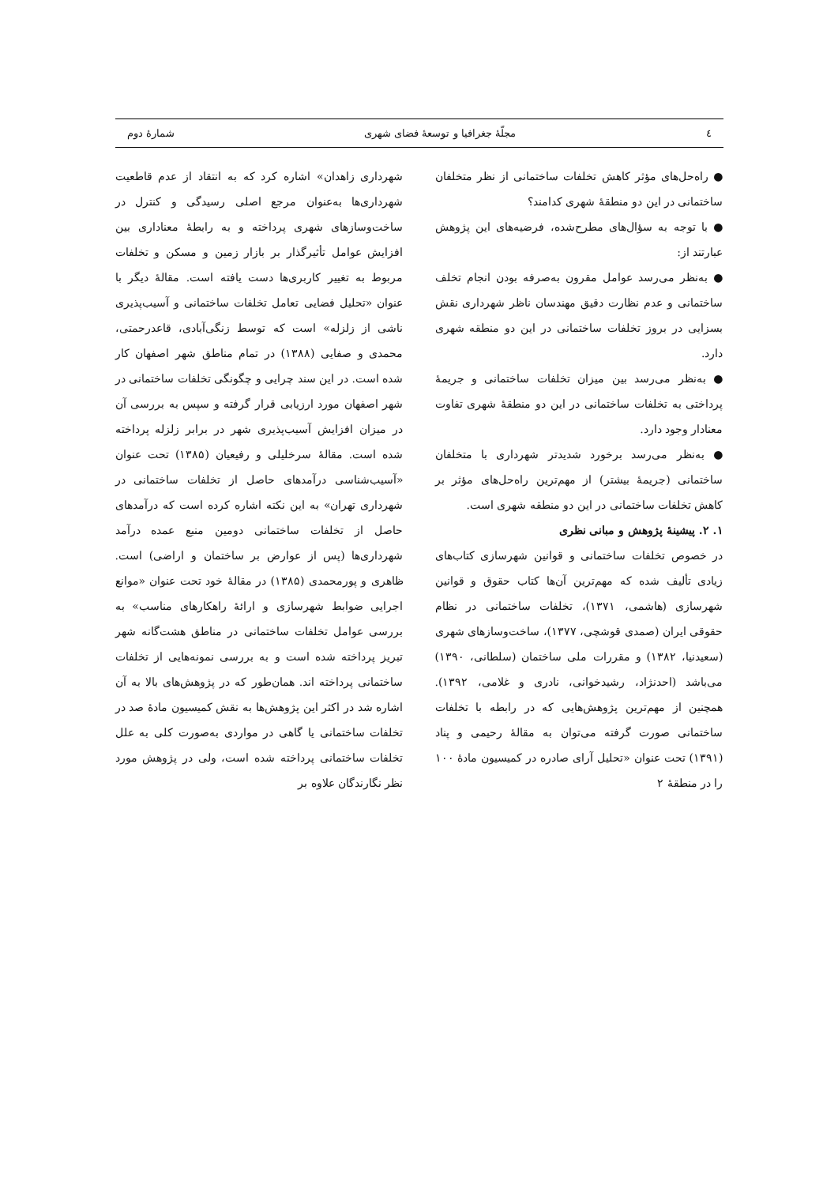٤ مجلّهٔ جغرافیا و توسعهٔ فضای شهری شمارهٔ دوم
● راه‌حل‌های مؤثر کاهش تخلفات ساختمانی از نظر متخلفان ساختمانی در این دو منطقهٔ شهری کدامند؟
● با توجه به سؤال‌های مطرح‌شده، فرضیه‌های این پژوهش عبارتند از:
● به‌نظر می‌رسد عوامل مقرون به‌صرفه بودن انجام تخلف ساختمانی و عدم نظارت دقیق مهندسان ناظر شهرداری نقش بسزایی در بروز تخلفات ساختمانی در این دو منطقه شهری دارد.
● به‌نظر می‌رسد بین میزان تخلفات ساختمانی و جریمهٔ پرداختی به تخلفات ساختمانی در این دو منطقهٔ شهری تفاوت معنادار وجود دارد.
● به‌نظر می‌رسد برخورد شدیدتر شهرداری با متخلفان ساختمانی (جریمهٔ بیشتر) از مهم‌ترین راه‌حل‌های مؤثر بر کاهش تخلفات ساختمانی در این دو منطقه شهری است.
۱. ۲. پیشینهٔ پژوهش و مبانی نظری
در خصوص تخلفات ساختمانی و قوانین شهرسازی کتاب‌های زیادی تألیف شده که مهم‌ترین آن‌ها کتاب حقوق و قوانین شهرسازی (هاشمی، ۱۳۷۱)، تخلفات ساختمانی در نظام حقوقی ایران (صمدی قوشچی، ۱۳۷۷)، ساخت‌وسازهای شهری (سعیدنیا، ۱۳۸۲) و مقررات ملی ساختمان (سلطانی، ۱۳۹۰) می‌باشد (احدنژاد، رشیدخوانی، نادری و غلامی، ۱۳۹۲). همچنین از مهم‌ترین پژوهش‌هایی که در رابطه با تخلفات ساختمانی صورت گرفته می‌توان به مقالهٔ رحیمی و پناد (۱۳۹۱) تحت عنوان «تحلیل آرای صادره در کمیسیون مادهٔ ۱۰۰ را در منطقهٔ ۲
شهرداری زاهدان» اشاره کرد که به انتقاد از عدم قاطعیت شهرداری‌ها به‌عنوان مرجع اصلی رسیدگی و کنترل در ساخت‌وسازهای شهری پرداخته و به رابطهٔ معناداری بین افزایش عوامل تأثیرگذار بر بازار زمین و مسکن و تخلفات مربوط به تغییر کاربری‌ها دست یافته است. مقالهٔ دیگر با عنوان «تحلیل فضایی تعامل تخلفات ساختمانی و آسیب‌پذیری ناشی از زلزله» است که توسط زنگی‌آبادی، قاعدرحمتی، محمدی و صفایی (۱۳۸۸) در تمام مناطق شهر اصفهان کار شده است. در این سند چرایی و چگونگی تخلفات ساختمانی در شهر اصفهان مورد ارزیابی قرار گرفته و سپس به بررسی آن در میزان افزایش آسیب‌پذیری شهر در برابر زلزله پرداخته شده است. مقالهٔ سرخلیلی و رفیعیان (۱۳۸۵) تحت عنوان «آسیب‌شناسی درآمدهای حاصل از تخلفات ساختمانی در شهرداری تهران» به این نکته اشاره کرده است که درآمدهای حاصل از تخلفات ساختمانی دومین منبع عمده درآمد شهرداری‌ها (پس از عوارض بر ساختمان و اراضی) است. ظاهری و پورمحمدی (۱۳۸۵) در مقالهٔ خود تحت عنوان «موانع اجرایی ضوابط شهرسازی و ارائهٔ راهکارهای مناسب» به بررسی عوامل تخلفات ساختمانی در مناطق هشت‌گانه شهر تبریز پرداخته شده است و به بررسی نمونه‌هایی از تخلفات ساختمانی پرداخته اند. همان‌طور که در پژوهش‌های بالا به آن اشاره شد در اکثر این پژوهش‌ها به نقش کمیسیون مادهٔ صد در تخلفات ساختمانی یا گاهی در مواردی به‌صورت کلی به علل تخلفات ساختمانی پرداخته شده است، ولی در پژوهش مورد نظر نگارندگان علاوه بر